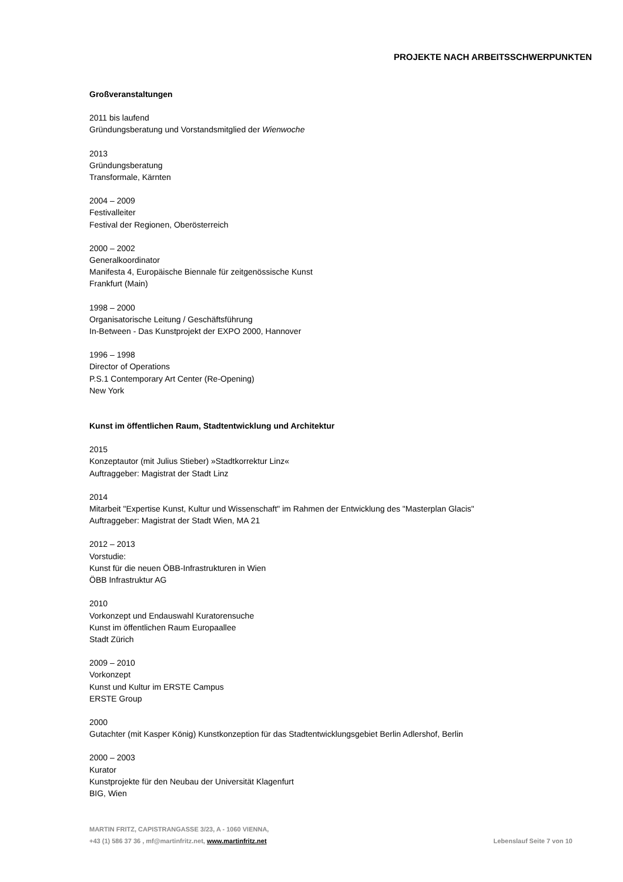PROJEKTE NACH ARBEITSSCHWERPUNKTEN
Großveranstaltungen
2011 bis laufend
Gründungsberatung und Vorstandsmitglied der Wienwoche
2013
Gründungsberatung
Transformale, Kärnten
2004 – 2009
Festivalleiter
Festival der Regionen, Oberösterreich
2000 – 2002
Generalkoordinator
Manifesta 4, Europäische Biennale für zeitgenössische Kunst
Frankfurt (Main)
1998 – 2000
Organisatorische Leitung / Geschäftsführung
In-Between - Das Kunstprojekt der EXPO 2000, Hannover
1996 – 1998
Director of Operations
P.S.1 Contemporary Art Center (Re-Opening)
New York
Kunst im öffentlichen Raum, Stadtentwicklung und Architektur
2015
Konzeptautor (mit Julius Stieber) »Stadtkorrektur Linz«
Auftraggeber: Magistrat der Stadt Linz
2014
Mitarbeit "Expertise Kunst, Kultur und Wissenschaft" im Rahmen der Entwicklung des "Masterplan Glacis"
Auftraggeber: Magistrat der Stadt Wien, MA 21
2012 – 2013
Vorstudie:
Kunst für die neuen ÖBB-Infrastrukturen in Wien
ÖBB Infrastruktur AG
2010
Vorkonzept und Endauswahl Kuratorensuche
Kunst im öffentlichen Raum Europaallee
Stadt Zürich
2009 – 2010
Vorkonzept
Kunst und Kultur im ERSTE Campus
ERSTE Group
2000
Gutachter (mit Kasper König) Kunstkonzeption für das Stadtentwicklungsgebiet Berlin Adlershof, Berlin
2000 – 2003
Kurator
Kunstprojekte für den Neubau der Universität Klagenfurt
BIG, Wien
MARTIN FRITZ, CAPISTRANGASSE 3/23, A - 1060 VIENNA,
Lebenslauf Seite 7 von 10 +43 (1) 586 37 36 , mf@martinfritz.net, www.martinfritz.net